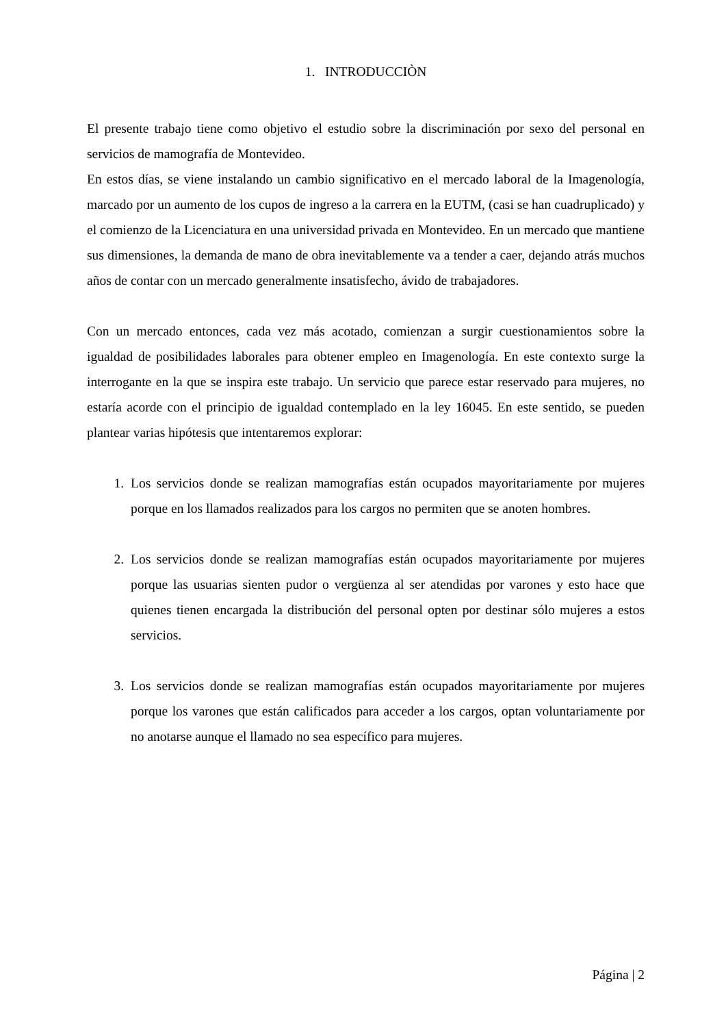1. INTRODUCCIÒN
El presente trabajo tiene como objetivo el estudio sobre la discriminación por sexo del personal en servicios de mamografía de Montevideo.
En estos días, se viene instalando un cambio significativo en el mercado laboral de la Imagenología, marcado por un aumento de los cupos de ingreso a la carrera en la EUTM, (casi se han cuadruplicado) y el comienzo de la Licenciatura en una universidad privada en Montevideo. En un mercado que mantiene sus dimensiones, la demanda de mano de obra inevitablemente va a tender a caer, dejando atrás muchos años de contar con un mercado generalmente insatisfecho, ávido de trabajadores.
Con un mercado entonces, cada vez más acotado, comienzan a surgir cuestionamientos sobre la igualdad de posibilidades laborales para obtener empleo en Imagenología. En este contexto surge la interrogante en la que se inspira este trabajo. Un servicio que parece estar reservado para mujeres, no estaría acorde con el principio de igualdad contemplado en la ley 16045. En este sentido, se pueden plantear varias hipótesis que intentaremos explorar:
1. Los servicios donde se realizan mamografías están ocupados mayoritariamente por mujeres porque en los llamados realizados para los cargos no permiten que se anoten hombres.
2. Los servicios donde se realizan mamografías están ocupados mayoritariamente por mujeres porque las usuarias sienten pudor o vergüenza al ser atendidas por varones y esto hace que quienes tienen encargada la distribución del personal opten por destinar sólo mujeres a estos servicios.
3. Los servicios donde se realizan mamografías están ocupados mayoritariamente por mujeres porque los varones que están calificados para acceder a los cargos, optan voluntariamente por no anotarse aunque el llamado no sea específico para mujeres.
Página | 2